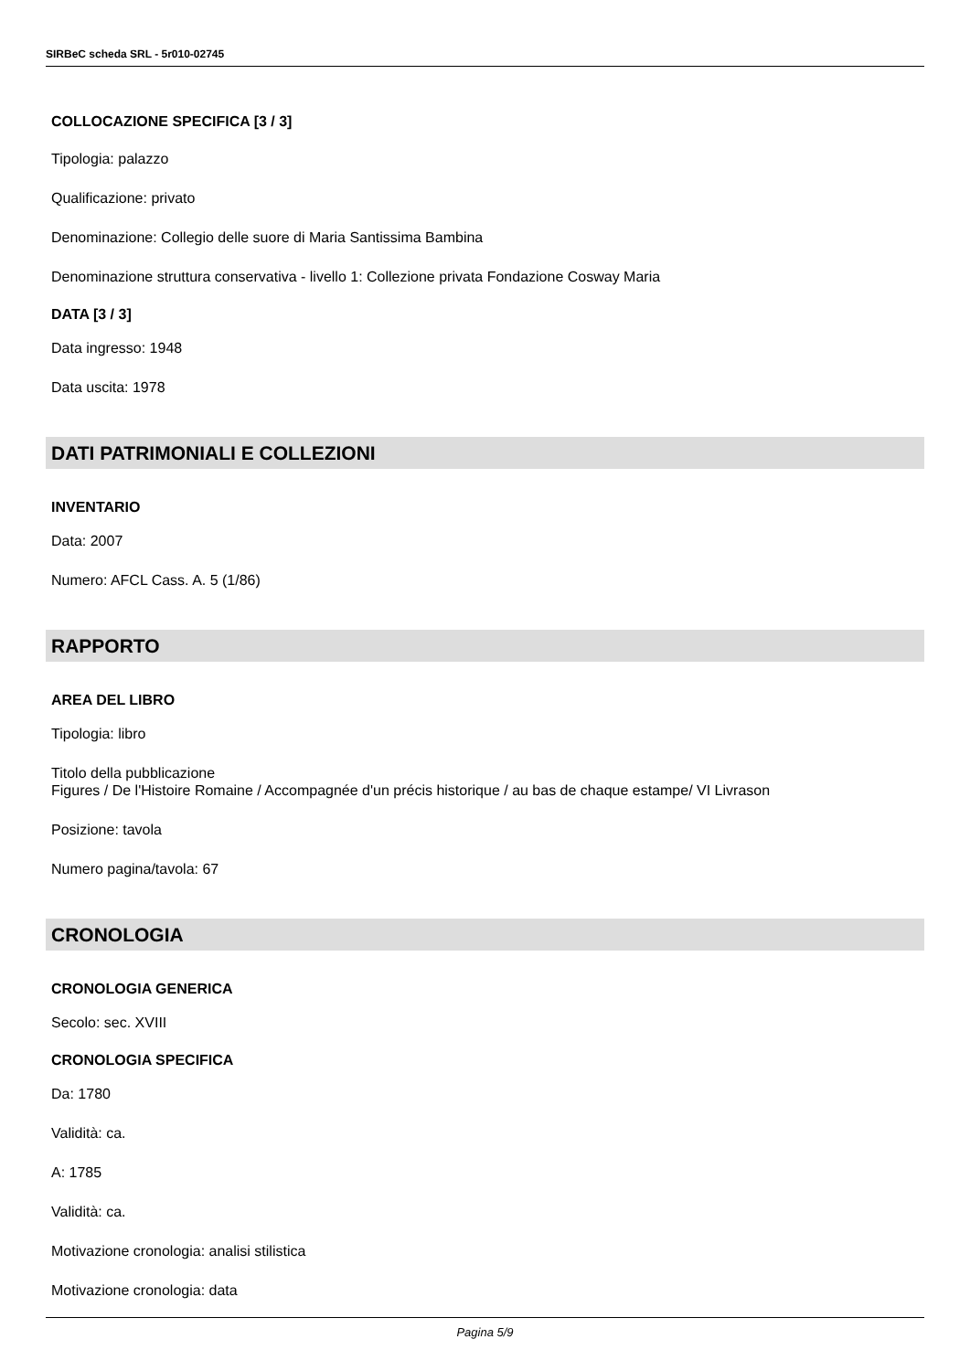SIRBeC scheda SRL - 5r010-02745
COLLOCAZIONE SPECIFICA [3 / 3]
Tipologia: palazzo
Qualificazione: privato
Denominazione: Collegio delle suore di Maria Santissima Bambina
Denominazione struttura conservativa - livello 1: Collezione privata Fondazione Cosway Maria
DATA [3 / 3]
Data ingresso: 1948
Data uscita: 1978
DATI PATRIMONIALI E COLLEZIONI
INVENTARIO
Data: 2007
Numero: AFCL Cass. A. 5 (1/86)
RAPPORTO
AREA DEL LIBRO
Tipologia: libro
Titolo della pubblicazione
Figures / De l'Histoire Romaine / Accompagnée d'un précis historique / au bas de chaque estampe/ VI Livrason
Posizione: tavola
Numero pagina/tavola: 67
CRONOLOGIA
CRONOLOGIA GENERICA
Secolo: sec. XVIII
CRONOLOGIA SPECIFICA
Da: 1780
Validità: ca.
A: 1785
Validità: ca.
Motivazione cronologia: analisi stilistica
Motivazione cronologia: data
Pagina 5/9